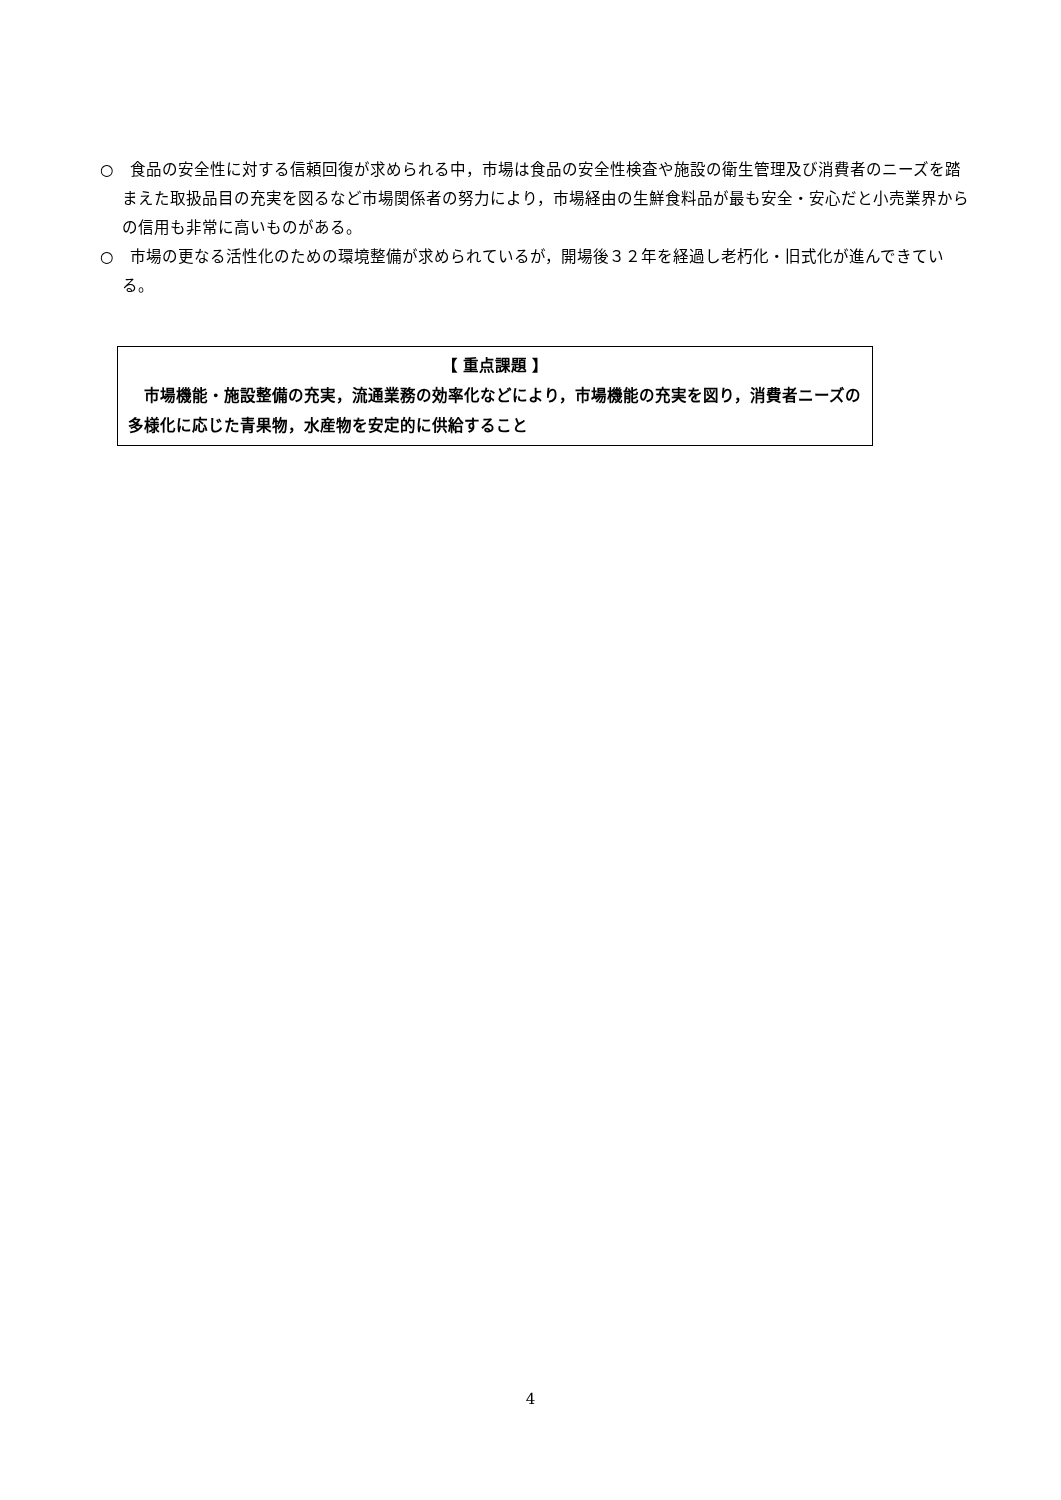○　食品の安全性に対する信頼回復が求められる中，市場は食品の安全性検査や施設の衛生管理及び消費者のニーズを踏まえた取扱品目の充実を図るなど市場関係者の努力により，市場経由の生鮮食料品が最も安全・安心だと小売業界からの信用も非常に高いものがある。
○　市場の更なる活性化のための環境整備が求められているが，開場後３２年を経過し老朽化・旧式化が進んできている。
【 重点課題 】
　市場機能・施設整備の充実，流通業務の効率化などにより，市場機能の充実を図り，消費者ニーズの多様化に応じた青果物，水産物を安定的に供給すること
4